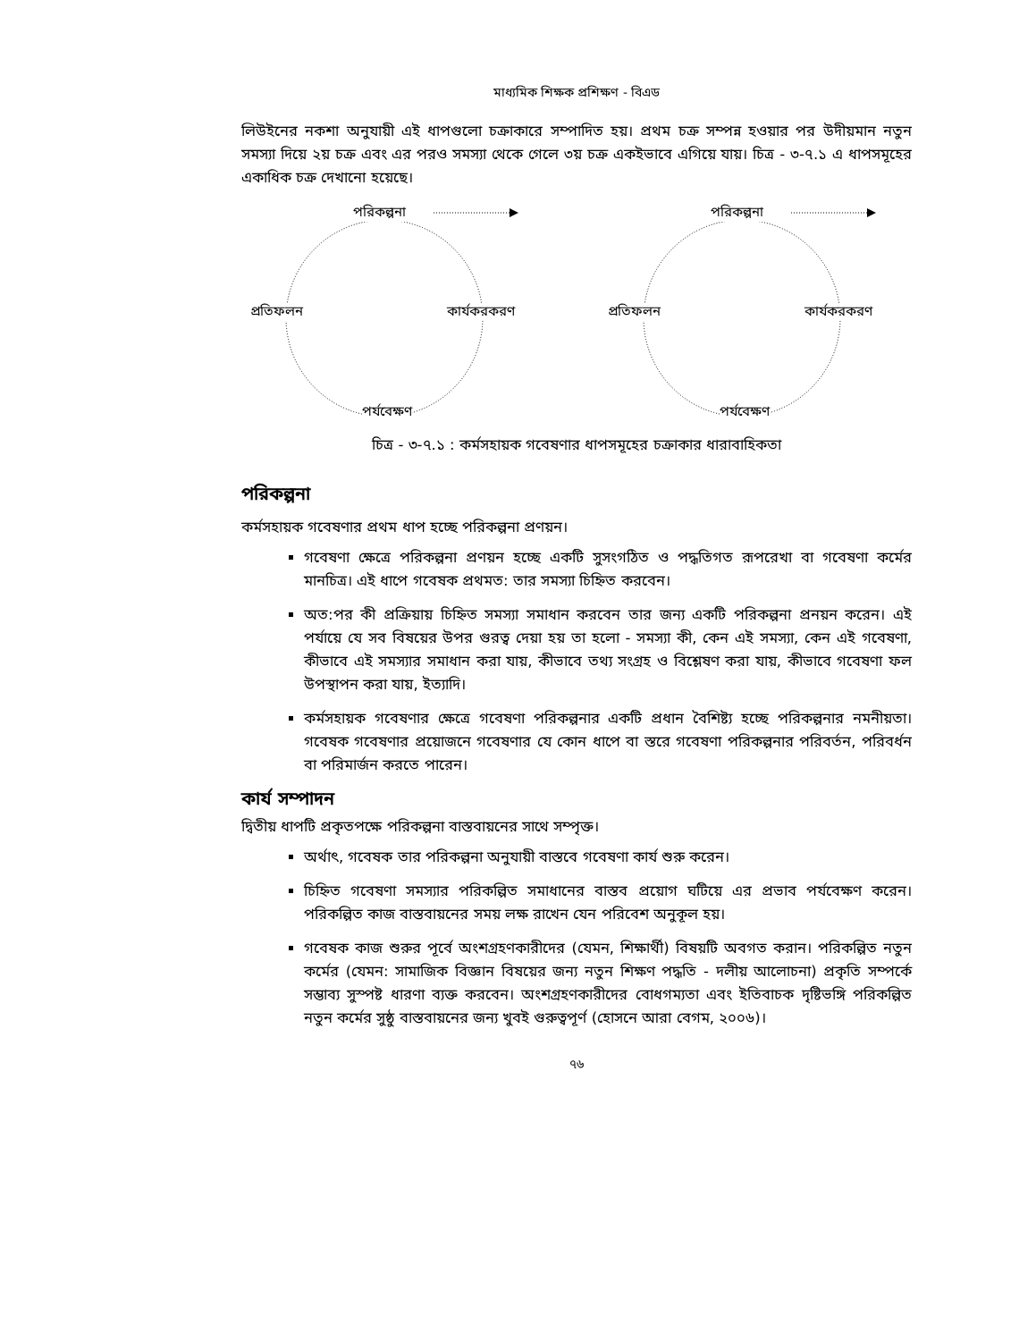মাধ্যমিক শিক্ষক প্রশিক্ষণ - বিএড
লিউইনের নকশা অনুযায়ী এই ধাপগুলো চক্রাকারে সম্পাদিত হয়। প্রথম চক্র সম্পন্ন হওয়ার পর উদীয়মান নতুন সমস্যা দিয়ে ২য় চক্র এবং এর পরও সমস্যা থেকে গেলে ৩য় চক্র একইভাবে এগিয়ে যায়। চিত্র - ৩-৭.১ এ ধাপসমূহের একাধিক চক্র দেখানো হয়েছে।
পরিকল্পনা
প্রতিফলন কার্যকরকরণ
পর্যবেক্ষণ
পরিকল্পনা
প্রতিফলন কার্যকরকরণ
পর্যবেক্ষণ
চিত্র - ৩-৭.১ : কর্মসহায়ক গবেষণার ধাপসমূহের চক্রাকার ধারাবাহিকতা
পরিকল্পনা
কর্মসহায়ক গবেষণার প্রথম ধাপ হচ্ছে পরিকল্পনা প্রণয়ন।
গবেষণা ক্ষেত্রে পরিকল্পনা প্রণয়ন হচ্ছে একটি সুসংগঠিত ও পদ্ধতিগত রূপরেখা বা গবেষণা কর্মের মানচিত্র। এই ধাপে গবেষক প্রথমত: তার সমস্যা চিহ্নিত করবেন।
অত:পর কী প্রক্রিয়ায় চিহ্নিত সমস্যা সমাধান করবেন তার জন্য একটি পরিকল্পনা প্রনয়ন করেন। এই পর্যায়ে যে সব বিষয়ের উপর গুরত্ব দেয়া হয় তা হলো - সমস্যা কী, কেন এই সমস্যা, কেন এই গবেষণা, কীভাবে এই সমস্যার সমাধান করা যায়, কীভাবে তথ্য সংগ্রহ ও বিশ্লেষণ করা যায়, কীভাবে গবেষণা ফল উপস্থাপন করা যায়, ইত্যাদি।
কর্মসহায়ক গবেষণার ক্ষেত্রে গবেষণা পরিকল্পনার একটি প্রধান বৈশিষ্ট্য হচ্ছে পরিকল্পনার নমনীয়তা। গবেষক গবেষণার প্রয়োজনে গবেষণার যে কোন ধাপে বা স্তরে গবেষণা পরিকল্পনার পরিবর্তন, পরিবর্ধন বা পরিমার্জন করতে পারেন।
কার্য সম্পাদন
দ্বিতীয় ধাপটি প্রকৃতপক্ষে পরিকল্পনা বাস্তবায়নের সাথে সম্পৃক্ত।
অর্থাৎ, গবেষক তার পরিকল্পনা অনুযায়ী বাস্তবে গবেষণা কার্য শুরু করেন।
চিহ্নিত গবেষণা সমস্যার পরিকল্পিত সমাধানের বাস্তব প্রয়োগ ঘটিয়ে এর প্রভাব পর্যবেক্ষণ করেন। পরিকল্পিত কাজ বাস্তবায়নের সময় লক্ষ রাখেন যেন পরিবেশ অনুকূল হয়।
গবেষক কাজ শুরুর পূর্বে অংশগ্রহণকারীদের (যেমন, শিক্ষার্থী) বিষয়টি অবগত করান। পরিকল্পিত নতুন কর্মের (যেমন: সামাজিক বিজ্ঞান বিষয়ের জন্য নতুন শিক্ষণ পদ্ধতি - দলীয় আলোচনা) প্রকৃতি সম্পর্কে সম্ভাব্য সুস্পষ্ট ধারণা ব্যক্ত করবেন। অংশগ্রহণকারীদের বোধগম্যতা এবং ইতিবাচক দৃষ্টিভঙ্গি পরিকল্পিত নতুন কর্মের সুষ্ঠু বাস্তবায়নের জন্য খুবই গুরুত্বপূর্ণ (হোসনে আরা বেগম, ২০০৬)।
৭৬